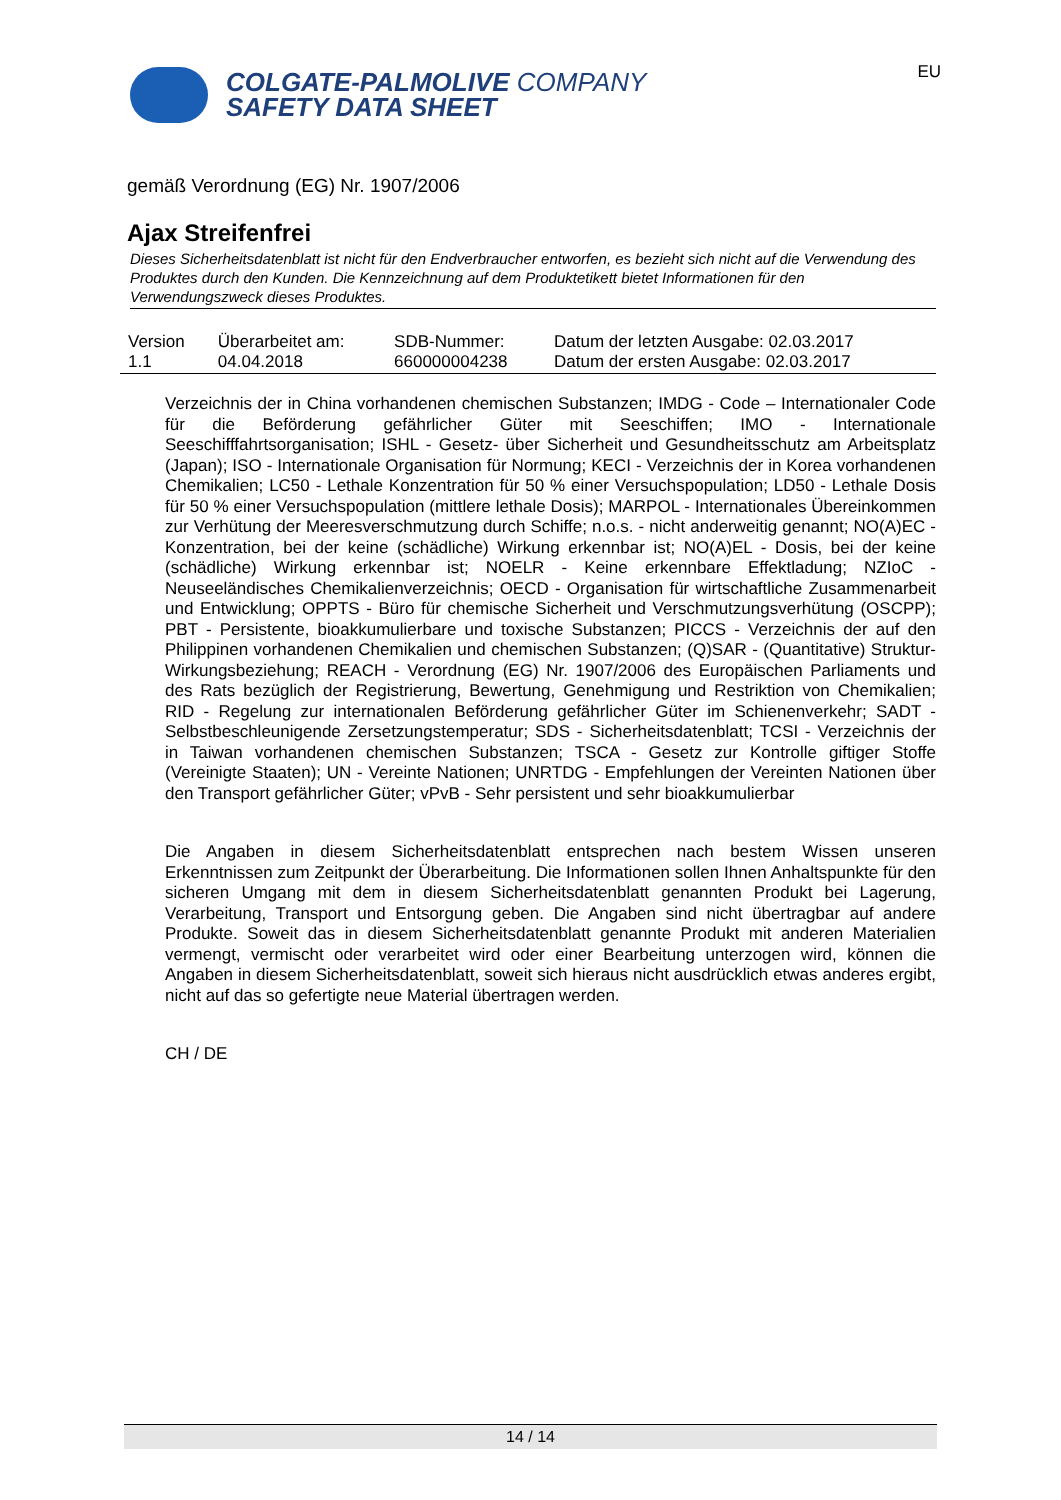COLGATE-PALMOLIVE COMPANY
SAFETY DATA SHEET
EU
gemäß Verordnung (EG) Nr. 1907/2006
Ajax Streifenfrei
Dieses Sicherheitsdatenblatt ist nicht für den Endverbraucher entworfen, es bezieht sich nicht auf die Verwendung des Produktes durch den Kunden. Die Kennzeichnung auf dem Produktetikett bietet Informationen für den Verwendungszweck dieses Produktes.
| Version 1.1 | Überarbeitet am: 04.04.2018 | SDB-Nummer: 660000004238 | Datum der letzten Ausgabe: 02.03.2017 Datum der ersten Ausgabe: 02.03.2017 |
Verzeichnis der in China vorhandenen chemischen Substanzen; IMDG - Code – Internationaler Code für die Beförderung gefährlicher Güter mit Seeschiffen; IMO - Internationale Seeschifffahrtsorganisation; ISHL - Gesetz- über Sicherheit und Gesundheitsschutz am Arbeitsplatz (Japan); ISO - Internationale Organisation für Normung; KECI - Verzeichnis der in Korea vorhandenen Chemikalien; LC50 - Lethale Konzentration für 50 % einer Versuchspopulation; LD50 - Lethale Dosis für 50 % einer Versuchspopulation (mittlere lethale Dosis); MARPOL - Internationales Übereinkommen zur Verhütung der Meeresverschmutzung durch Schiffe; n.o.s. - nicht anderweitig genannt; NO(A)EC - Konzentration, bei der keine (schädliche) Wirkung erkennbar ist; NO(A)EL - Dosis, bei der keine (schädliche) Wirkung erkennbar ist; NOELR - Keine erkennbare Effektladung; NZIoC - Neuseeländisches Chemikalienverzeichnis; OECD - Organisation für wirtschaftliche Zusammenarbeit und Entwicklung; OPPTS - Büro für chemische Sicherheit und Verschmutzungsverhütung (OSCPP); PBT - Persistente, bioakkumulierbare und toxische Substanzen; PICCS - Verzeichnis der auf den Philippinen vorhandenen Chemikalien und chemischen Substanzen; (Q)SAR - (Quantitative) Struktur-Wirkungsbeziehung; REACH - Verordnung (EG) Nr. 1907/2006 des Europäischen Parliaments und des Rats bezüglich der Registrierung, Bewertung, Genehmigung und Restriktion von Chemikalien; RID - Regelung zur internationalen Beförderung gefährlicher Güter im Schienenverkehr; SADT - Selbstbeschleunigende Zersetzungstemperatur; SDS - Sicherheitsdatenblatt; TCSI - Verzeichnis der in Taiwan vorhandenen chemischen Substanzen; TSCA - Gesetz zur Kontrolle giftiger Stoffe (Vereinigte Staaten); UN - Vereinte Nationen; UNRTDG - Empfehlungen der Vereinten Nationen über den Transport gefährlicher Güter; vPvB - Sehr persistent und sehr bioakkumulierbar
Die Angaben in diesem Sicherheitsdatenblatt entsprechen nach bestem Wissen unseren Erkenntnissen zum Zeitpunkt der Überarbeitung. Die Informationen sollen Ihnen Anhaltspunkte für den sicheren Umgang mit dem in diesem Sicherheitsdatenblatt genannten Produkt bei Lagerung, Verarbeitung, Transport und Entsorgung geben. Die Angaben sind nicht übertragbar auf andere Produkte. Soweit das in diesem Sicherheitsdatenblatt genannte Produkt mit anderen Materialien vermengt, vermischt oder verarbeitet wird oder einer Bearbeitung unterzogen wird, können die Angaben in diesem Sicherheitsdatenblatt, soweit sich hieraus nicht ausdrücklich etwas anderes ergibt, nicht auf das so gefertigte neue Material übertragen werden.
CH / DE
14 / 14